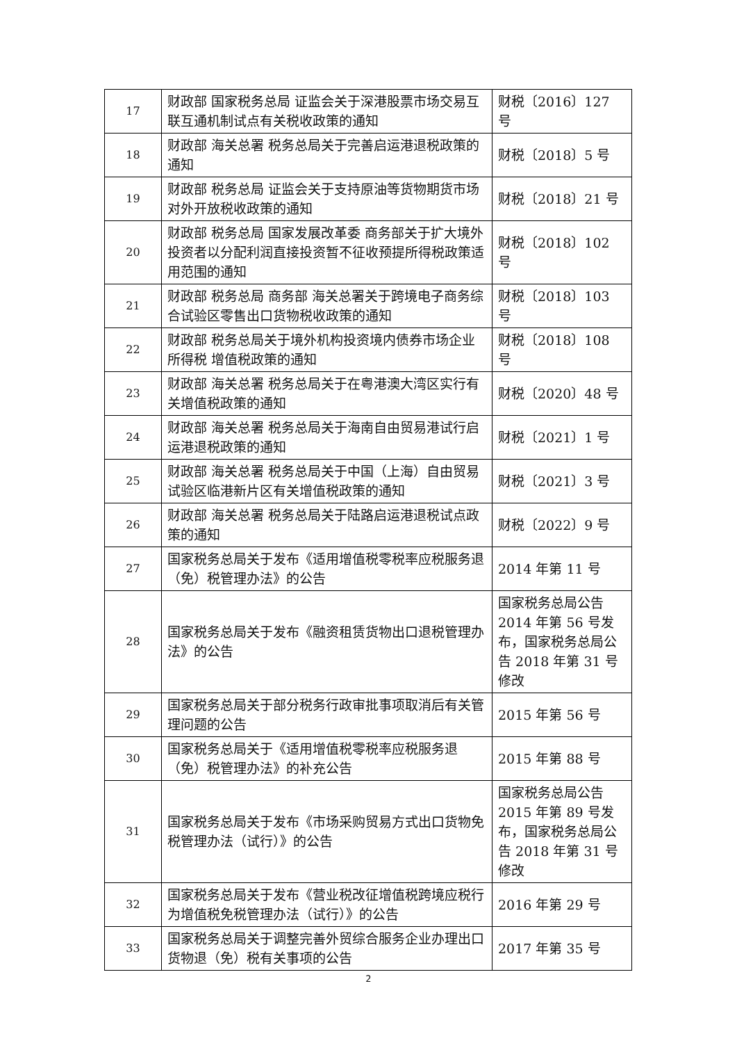| 17 | 财政部 国家税务总局 证监会关于深港股票市场交易互联互通机制试点有关税收政策的通知 | 财税〔2016〕127 号 |
| 18 | 财政部 海关总署 税务总局关于完善启运港退税政策的通知 | 财税〔2018〕5 号 |
| 19 | 财政部 税务总局 证监会关于支持原油等货物期货市场对外开放税收政策的通知 | 财税〔2018〕21 号 |
| 20 | 财政部 税务总局 国家发展改革委 商务部关于扩大境外投资者以分配利润直接投资暂不征收预提所得税政策适用范围的通知 | 财税〔2018〕102 号 |
| 21 | 财政部 税务总局 商务部 海关总署关于跨境电子商务综合试验区零售出口货物税收政策的通知 | 财税〔2018〕103 号 |
| 22 | 财政部 税务总局关于境外机构投资境内债券市场企业所得税 增值税政策的通知 | 财税〔2018〕108 号 |
| 23 | 财政部 海关总署 税务总局关于在粤港澳大湾区实行有关增值税政策的通知 | 财税〔2020〕48 号 |
| 24 | 财政部 海关总署 税务总局关于海南自由贸易港试行启运港退税政策的通知 | 财税〔2021〕1 号 |
| 25 | 财政部 海关总署 税务总局关于中国（上海）自由贸易试验区临港新片区有关增值税政策的通知 | 财税〔2021〕3 号 |
| 26 | 财政部 海关总署 税务总局关于陆路启运港退税试点政策的通知 | 财税〔2022〕9 号 |
| 27 | 国家税务总局关于发布《适用增值税零税率应税服务退（免）税管理办法》的公告 | 2014 年第 11 号 |
| 28 | 国家税务总局关于发布《融资租赁货物出口退税管理办法》的公告 | 国家税务总局公告 2014 年第 56 号发布，国家税务总局公告 2018 年第 31 号修改 |
| 29 | 国家税务总局关于部分税务行政审批事项取消后有关管理问题的公告 | 2015 年第 56 号 |
| 30 | 国家税务总局关于《适用增值税零税率应税服务退（免）税管理办法》的补充公告 | 2015 年第 88 号 |
| 31 | 国家税务总局关于发布《市场采购贸易方式出口货物免税管理办法（试行）》的公告 | 国家税务总局公告 2015 年第 89 号发布，国家税务总局公告 2018 年第 31 号修改 |
| 32 | 国家税务总局关于发布《营业税改征增值税跨境应税行为增值税免税管理办法（试行）》的公告 | 2016 年第 29 号 |
| 33 | 国家税务总局关于调整完善外贸综合服务企业办理出口货物退（免）税有关事项的公告 | 2017 年第 35 号 |
2